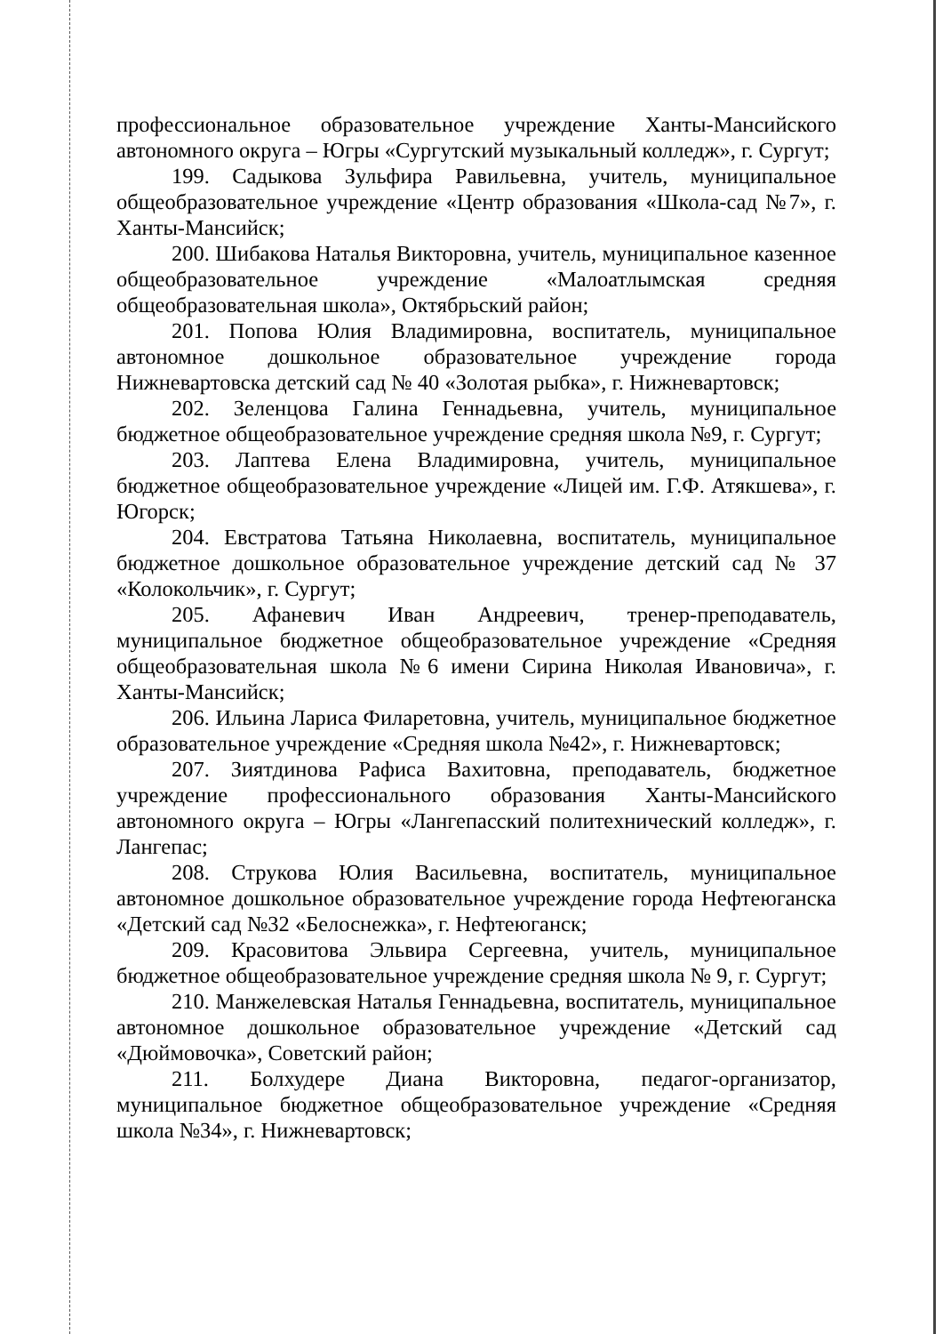профессиональное образовательное учреждение Ханты-Мансийского автономного округа – Югры «Сургутский музыкальный колледж», г. Сургут;
199. Садыкова Зульфира Равильевна, учитель, муниципальное общеобразовательное учреждение «Центр образования «Школа-сад №7», г. Ханты-Мансийск;
200. Шибакова Наталья Викторовна, учитель, муниципальное казенное общеобразовательное учреждение «Малоатлымская средняя общеобразовательная школа», Октябрьский район;
201. Попова Юлия Владимировна, воспитатель, муниципальное автономное дошкольное образовательное учреждение города Нижневартовска детский сад № 40 «Золотая рыбка», г. Нижневартовск;
202. Зеленцова Галина Геннадьевна, учитель, муниципальное бюджетное общеобразовательное учреждение средняя школа №9, г. Сургут;
203. Лаптева Елена Владимировна, учитель, муниципальное бюджетное общеобразовательное учреждение «Лицей им. Г.Ф. Атякшева», г. Югорск;
204. Евстратова Татьяна Николаевна, воспитатель, муниципальное бюджетное дошкольное образовательное учреждение детский сад № 37 «Колокольчик», г. Сургут;
205. Афаневич Иван Андреевич, тренер-преподаватель, муниципальное бюджетное общеобразовательное учреждение «Средняя общеобразовательная школа №6 имени Сирина Николая Ивановича», г. Ханты-Мансийск;
206. Ильина Лариса Филаретовна, учитель, муниципальное бюджетное образовательное учреждение «Средняя школа №42», г. Нижневартовск;
207. Зиятдинова Рафиса Вахитовна, преподаватель, бюджетное учреждение профессионального образования Ханты-Мансийского автономного округа – Югры «Лангепасский политехнический колледж», г. Лангепас;
208. Струкова Юлия Васильевна, воспитатель, муниципальное автономное дошкольное образовательное учреждение города Нефтеюганска «Детский сад №32 «Белоснежка», г. Нефтеюганск;
209. Красовитова Эльвира Сергеевна, учитель, муниципальное бюджетное общеобразовательное учреждение средняя школа № 9, г. Сургут;
210. Манжелевская Наталья Геннадьевна, воспитатель, муниципальное автономное дошкольное образовательное учреждение «Детский сад «Дюймовочка», Советский район;
211. Болхудере Диана Викторовна, педагог-организатор, муниципальное бюджетное общеобразовательное учреждение «Средняя школа №34», г. Нижневартовск;